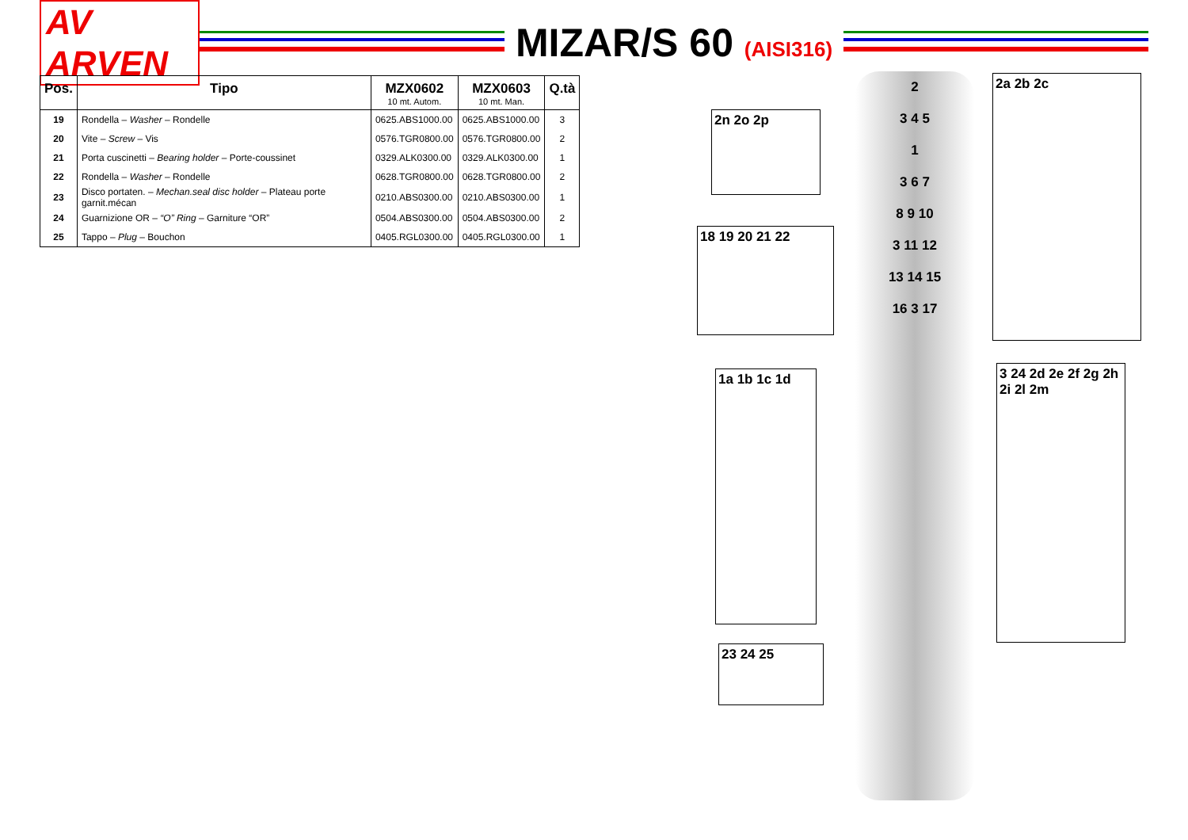AV ARVEN
MIZAR/S 60 (AISI316)
| Pos. | Tipo | MZX0602 10 mt. Autom. | MZX0603 10 mt. Man. | Q.tà |
| --- | --- | --- | --- | --- |
| 19 | Rondella – Washer – Rondelle | 0625.ABS1000.00 | 0625.ABS1000.00 | 3 |
| 20 | Vite – Screw – Vis | 0576.TGR0800.00 | 0576.TGR0800.00 | 2 |
| 21 | Porta cuscinetti – Bearing holder – Porte-coussinet | 0329.ALK0300.00 | 0329.ALK0300.00 | 1 |
| 22 | Rondella – Washer – Rondelle | 0628.TGR0800.00 | 0628.TGR0800.00 | 2 |
| 23 | Disco portaten. – Mechan.seal disc holder – Plateau porte garnit.mécan | 0210.ABS0300.00 | 0210.ABS0300.00 | 1 |
| 24 | Guarnizione OR – “O” Ring – Garniture “OR” | 0504.ABS0300.00 | 0504.ABS0300.00 | 2 |
| 25 | Tappo – Plug – Bouchon | 0405.RGL0300.00 | 0405.RGL0300.00 | 1 |
2n 2o 2p
18 19 20 21 22
1a 1b 1c 1d
23 24 25
2a 2b 2c
3 24 2d 2e 2f 2g 2h 2i 2l 2m
2
3 4 5
1
3 6 7
8 9 10
3 11 12
13 14 15
16 3 17